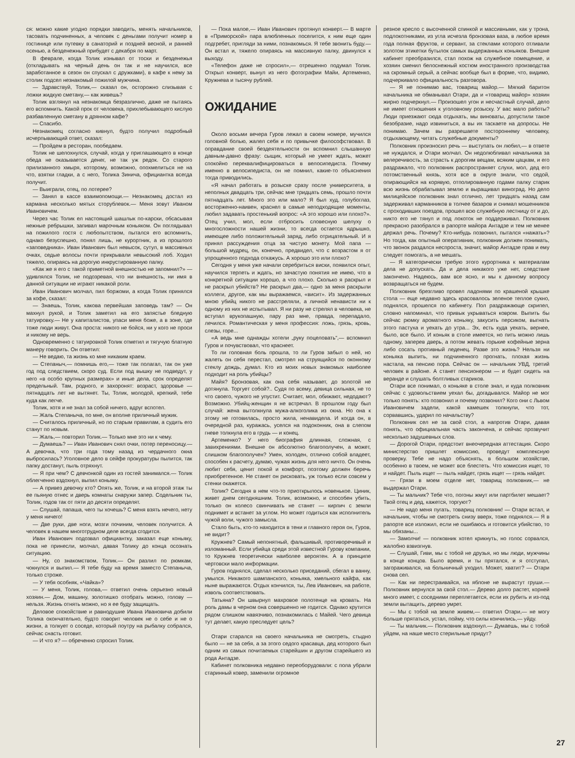ся: можно какие угодно порядки заводить, менять начальников, тасовать подчиненных, а человек с деньгами получит номер в гостинице или путевку в санаторий и поздней весной, и ранней осенью, а безденежный прибудет с декабря по март.
В феврале, когда Толик изнывал от тоски и безденежья (откладывать на черный день он так и не научился, все заработанное в сезон он спускал с дружками), в кафе к нему за столик подсел незнакомый пожилой мужчина.
— Здравствуй, Толик,— сказал он, осторожно слизывая с ложки жидкую сметану,— как живешь?
Толик взглянул на незнакомца безразлично, даже не пытаясь его вспомнить. Какой прок от человека, прихлебывающего кислую разбавленную сметану в дрянном кафе?
— Спасибо.
Незнакомец согласно кивнул, будто получил подробный исчерпывающий ответ, сказал:
— Пройдем в ресторан, пообедаем.
Толик не шелохнулся, случай, когда у приглашающего в конце обеда не оказывается денег, не так уж редок. Со старого прилизанного хмыря, которому, возможно, опохмелиться не на что, взятки гладки, а с него, Толика Зинича, официантка всегда получит.
— Выиграли, отец, по лотерее?
— Занял в кассе взаимопомощи.— Незнакомец достал из кармана несколько мятых сторублевок.— Меня зовут Иваном Ивановичем.
Через час Толик ел настоящий шашлык по-карски, обсасывая нежные ребрышки, запивал марочным коньяком. Он поглядывал на пожилого гостя с любопытством, пытался его вспомнить, однако безуспешно, понял лишь, не курортник, а из прошлого «заповедника». Иван Иванович был невысок, сутул, в массивных очках, седые волосы почти прикрывали невысокий лоб. Ходил тяжело, опираясь на дорогую инкрустированную палку.
«Как же я его с такой приметной внешностью не запомнил?» — удивлялся Толик, не подозревая, что ни внешность, ни имя в данной ситуации не играют никакой роли.
Иван Иванович молчал, пил боржоми, а когда Толик принялся за кофе, сказал:
— Знаешь, Толик, какова первейшая заповедь там? — Он махнул рукой, и Толик заметил на его запястье бледную татуировку.— Не у капиталистов, упаси меня боже, а в зоне, где тоже люди живут. Она проста: никого не бойся, ни у кого не проси и никому не верь.
Одновременно с татуировкой Толик отметил и тягучую блатную манеру говорить. Он ответил:
— Не ведаю, та жизнь ко мне никаким краем.
— Степаныч,— помнишь его,— тоже так полагал, так он уже год под следствием, скоро суд. Если под вышку не подведут, у него «в особо крупных размерах» и иные дела, срок определят предельный. Там, родного, и захоронят: возраст, здоровье — пятнадцать лет не вытянет. Ты, Толик, молодой, крепкий, тебе куда как легче.
Толик, хотя и не знал за собой ничего, вдруг вспотел.
— Жаль Степаныча, по мне, он вполне приличный мужик.
— Считалось приличный, но по старым правилам, а судить его станут по новым.
— Жаль,— повторил Толик.— Только мне это ни к чему.
— Думаешь? — Иван Иванович снял очки, потер переносицу.— А девочка, что три года тому назад из чердачного окна выбросилась? Уголовное дело в сейфе прокуратуры пылится, так папку достанут, пыль отряхнут.
— Я при чем? С девчонкой один из гостей занимался.— Толик облегченно вздохнул, выпил коньяку.
— А привез девочку кто? Опять же, Толик, и на второй этаж ты ее пьяную отнес и дверь комнаты снаружи запер. Содельник ты, Толик, годов так от пяти до десяти определят.
— Слушай, папаша, чего ты хочешь? С меня взять нечего, нету у меня ничего!
— Две руки, две ноги, мозги починим, человек получится. А человек в нашем многотрудном деле всегда сгодится.
Иван Иванович подозвал официантку, заказал еще коньяку, пока не принесли, молчал, давая Толику до конца осознать ситуацию.
— Ну, со знакомством, Толик.— Он разлил по рюмкам, чокнулся и выпил.— Я тебе буду на время заместо Степаныча, только строже.
— У тебя особняк, «Чайка»?
— У меня, Толик, голова,— ответил очень серьезно новый хозяин.— Дом, машину, золотишко отобрать можно, голову — нельзя. Жизнь отнять можно, но я ее буду защищать.
Деловое спокойствие и равнодушие Ивана Ивановича добили Толика окончательно, будто говорит человек не о себе и не о жизни, а толкует о соседе, который поутру на рыбалку собрался, сейчас снасть готовит.
— И что я? — обреченно спросил Толик.
— Пока малое,— Иван Иванович протянул конверт.— В марте в «Приморской» пара влюбленных поселится, к ним еще один подгребет, пригляди за ними, познакомься. Я тебе звонить буду.— Он встал и, тяжело опираясь на массивную палку, двинулся к выходу.
«Телефон даже не спросил»,— отрешенно подумал Толик. Открыл конверт, вынул из него фотографии Майи, Артеменко, Кружнева и тысячу рублей.
ОЖИДАНИЕ
Около восьми вечера Гуров лежал в своем номере, мучился головной болью, жалел себя и по привычке философствовал. В оправдание своей бездеятельности он вспомнил слышанную давным-давно фразу: сыщик, который не умеет ждать, может спокойно переквалифицироваться в велосипедиста. Почему именно в велосипедиста, он не помнил, какие-то объяснения тогда приводились.
«Я начал работать в розыске сразу после университета, в неполных двадцать три, сейчас мне тридцать семь, прошло почти пятнадцать лет. Много это или мало? Я был худ, голубоглаз, восторженно-наивен, краснел в самые неподходящие моменты, любил задавать простенький вопрос: «А это хорошо или плохо?». Отец учил, мол, если отбросить словесную шелуху о многосложности нашей жизни, то всегда остается ядрышко, имеющее либо положительный заряд, либо отрицательный. И я принял рассуждения отца за чистую монету. Мой папа — большой мудрец, он, конечно, предвидел, что с возрастом я от упрощенного подхода откажусь. А хорошо это или плохо?
Сегодня у меня уже начали серебриться виски, появился опыт, научился терпеть и ждать, но зачастую понятия не имею, что в конкретной ситуации хорошо, а что плохо. Сколько я раскрыл и не раскрыл убийств? Не раскрыл два,— одно за меня раскрыли коллеги, другое, как мы выражаемся, «висит». Из задержанных мною убийц никого не расстреляли, а личной ненависти ни к одному из них не испытывал. Я ни разу не стрелял в человека, не вступал врукопашную, пару раз мне, правда, перепадало, лечился. Романтическая у меня профессия: ложь, грязь, кровь, слезы, горе...
«А ведь мне однажды хотели „руку поцеловать“,— вспомнил Гуров и почувствовал, что краснеет.
То ли головная боль прошла, то ли Гуров забыл о ней, но жалеть он себя перестал, смотрел на струящийся по оконному стеклу дождь, думал. Кто из моих новых знакомых наиболее подходит на роль убийцы?
Майя? Бронзовая, как она себя называет, до золотой не дотянула. Торгует собой?.. Судя по всему, девица сильная, не то что своего, чужого не упустит. Считает, мол, обижают, недодают? Возможно. Убийц-женщин я не встречал. В прошлом году был случай: жена вытолкнула мужа-алкоголика из окна. Но она к этому не готовилась, просто жила, ненавидела. И когда он, в очередной раз, куражась, уселся на подоконник, она в слепом гневе толкнула его в грудь — и конец.
Артеменко? У него биография длинная, сложная, с завихрениями. Внешне он абсолютно благополучен, а может, слишком благополучен? Умен, холоден, отлично собой владеет, способен к расчету, думаю, чужая жизнь для него ничто. Он очень любит себя, ценит покой и комфорт, поэтому должен беречь приобретенное. Не станет он рисковать, уж только если совсем у стенки окажется.
Толик? Сегодня в нем что-то приоткрылось новенькое. Циник, живет днем сегодняшним. Толик, возможно, и способен убить, только он колесо свинчивать не станет — кирпич с земли поднимет и встанет за углом. Но может годиться как исполнитель чужой воли, чужого замысла.
Стало быть, кто-то находится в тени и главного героя он, Гуров, не видит?
Кружнев? Самый непонятный, фальшивый, противоречивый и изломанный. Если убийца среди этой известной Гурову компании, то Кружнев теоретически наиболее вероятен. А в принципе чертовски мало информации.
Гуров поднялся, сделал несколько приседаний, сбегал в ванну, умылся. Никакого шампанского, коньяка, хмельного кайфа, как ныне выражаются. Отдых кончился, ты, Лев Иванович, на работе, изволь соответствовать.
Татьяна? Он швырнул махровое полотенце на кровать. На роль дамы в черном она совершенно не годится. Однако крутится рядом слишком навязчиво, познакомилась с Майей. Чего девица тут делает, какую преследует цель?
Отари старался на своего начальника не смотреть, стыдно было — не за себя, а за этого седого красавца, дед которого был одним из самых почитаемых старейшин и другом старейшего из рода Антадзе.
Кабинет полковника недавно переоборудовали: с пола убрали старинный ковер, заменили огромное
резное кресло с высоченной спинкой и массивными, как у трона, подлокотниками, из угла исчезла бронзовая ваза, в любое время года полная фруктов, и сервант, за стеклами которого отливали золотом этикетки бутылок самых выдержанных коньяков. Внешне кабинет преобразился, стал похож на служебное помещение, и хозяин сменил белоснежный костюм иностранного производства на скромный серый, а сейчас вообще был в форме, что, видимо, подчеркивало официальность разговора.
— Я не понимаю вас, товарищ майор.— Мягкий баритон начальника не обманывал Отари, да и «товарищ майор» хозяин жирно подчеркнул.— Произошел угон и несчастный случай, дело не имеет отношения к уголовному розыску. У вас мало работы? Люди приезжают сюда отдыхать, мы виноваты, допустили такое безобразие, надо извиниться, а вы их таскаете на допросы. Не понимаю. Зачем вы разрешаете постороннему человеку, отдыхающему, читать служебные документы?
Полковник произносил речь — выступать он любил,— в ответе не нуждался, и Отари молчал. Он недолюбливал начальника за велеречивость, за страсть к дорогим вещам, всяким цацкам, и его раздражало, что полковник распространяет слухи, мол, дед его потомственный князь, хотя все в округе знали, что седой, опирающийся на корявую, отполированную годами палку старик всю жизнь обрабатывал землю и выращивал виноград. Но дело милицейское полковник знал отлично, лет тридцать назад сам задерживал карманников в толчее базаров и снимал мошенников с проходивших поездов, прошел всю служебную лестницу от и до, никто его не тянул и под локоток не поддерживал. Полковник прекрасно разобрался в рапорте майора Антадзе и тем не менее держал речь. Почему? Кто-нибудь позвонил, пытался «нажать»? Но тогда, как опытный оперативник, полковник должен понимать, что звонок раздался неспроста, значит, майор Антадзе прав и ему следует помогать, а не мешать.
— Я категорически требую этого курортника к материалам дела не допускать. Да и дела никакого уже нет, следствие закончено. Надеюсь, вам все ясно, и мы к данному вопросу возвращаться не будем.
Полковник брезгливо провел ладонями по крашеной крышке стола — еще недавно здесь красовалось зеленое теплое сукно, поднялся, прошелся по кабинету. Пол раздражающе скрипел, словно напоминал, что привык укрываться ковром. Выпить бы сейчас рюмку ароматного коньяку, закусить персиком, выгнать этого пастуха и уехать до утра... Эх, есть куда уехать, вернее, было, все было. И коньяк в столе имеется, но пить можно лишь одному, заперев дверь, а потом жевать горькие кофейные зерна либо сосать противный леденец. Разве это жизнь? Нельзя ни коньяка выпить, ни подчиненного прогнать, плохая жизнь настала, на пенсию пора. Сейчас он — начальник УВД, третий человек в районе. А станет пенсионером — и будет сидеть на веранде и слушать болтливых стариков.
Отари все понимал, о коньяке в столе знал, и куда полковник сейчас с удовольствием уехал бы, догадывался. Майор не мог только понять: кто позвонил и почему позвонил? Кого они с Львом Ивановичем задели, какой камешек толкнули, что тот, сорвавшись, ударил по начальству?
Полковник сел не за свой стол, а напротив Отари, давая понять, что официальная часть закончена, и сейчас прозвучит несколько задушевных слов.
— Дорогой Отари, предстоит внеочередная аттестация. Скоро министерство пришлет комиссию, проведут комплексную проверку. Тебе не надо объяснять, в большом хозяйстве, особенно в твоем, не может все блестеть. Что комиссия ищет, то и найдет. Пыль ищет — пыль найдет, грязь ищет — грязь найдет.
— Грязи в моем отделе нет, товарищ полковник,— не выдержал Отари.
— Ты мальчик? Тебе что, погоны жмут или партбилет мешает? Твой отец и дед, кажется, торгуют?
— Не надо меня пугать, товарищ полковник! — Отари встал, и начальник, чтобы не смотреть снизу вверх, тоже поднялся.— Я в рапорте все изложил, если не ошибаюсь и готовится убийство, то мы обязаны...
— Замолчи! — полковник хотел крикнуть, но голос сорвался, жалобно взвизгнув.
— Слушай, Гиви, мы с тобой не друзья, но мы люди, мужчины в конце концов. Было время, и ты прятался, и я отступал, загораживался, на больничный уходил. Может, хватит? — Отари снова сел.
— Как ни перестраивайся, на яблоне не вырастут груши.— Полковник вернулся за свой стол.— Дерево долго растет, корней много имеет, с соседними переплетается, если их рубить и из-под земли вытащить, дерево умрет.
— Мы с тобой на земле живем,— ответил Отари,— не могу больше прятаться, устал, пойму, что силы кончились,— уйду.
— Ты мальчик.— Полковник вздохнул.— Думаешь, мы с тобой уйдем, на наше место стерильные придут?
27